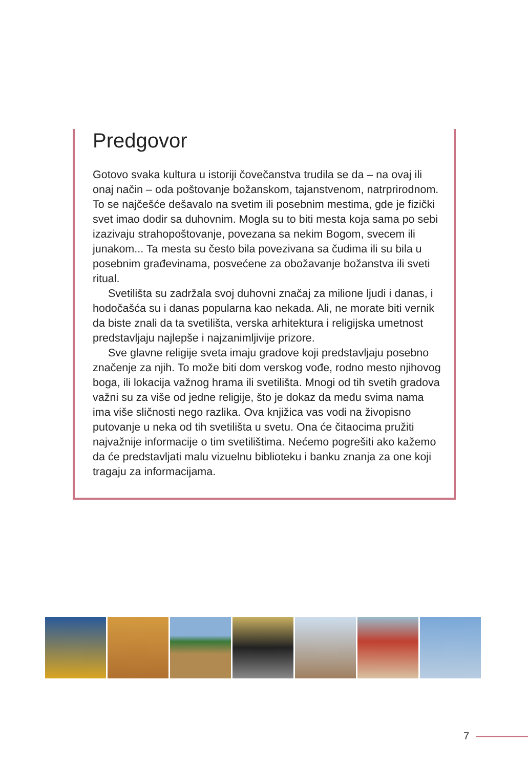Predgovor
Gotovo svaka kultura u istoriji čovečanstva trudila se da – na ovaj ili onaj način – oda poštovanje božanskom, tajanstvenom, natrprirodnom. To se najčešće dešavalo na svetim ili posebnim mestima, gde je fizički svet imao dodir sa duhovnim. Mogla su to biti mesta koja sama po sebi izazivaju strahopoštovanje, povezana sa nekim Bogom, svecem ili junakom... Ta mesta su često bila povezivana sa čudima ili su bila u posebnim građevinama, posvećene za obožavanje božanstva ili sveti ritual.
Svetilišta su zadržala svoj duhovni značaj za milione ljudi i danas, i hodočašća su i danas popularna kao nekada. Ali, ne morate biti vernik da biste znali da ta svetilišta, verska arhitektura i religijska umetnost predstavljaju najlepše i najzanimljivije prizore.
Sve glavne religije sveta imaju gradove koji predstavljaju posebno značenje za njih. To može biti dom verskog vođe, rodno mesto njihovog boga, ili lokacija važnog hrama ili svetilišta. Mnogi od tih svetih gradova važni su za više od jedne religije, što je dokaz da među svima nama ima više sličnosti nego razlika. Ova knjižica vas vodi na živopisno putovanje u neka od tih svetilišta u svetu. Ona će čitaocima pružiti najvažnije informacije o tim svetilištima. Nećemo pogrešiti ako kažemo da će predstavljati malu vizuelnu biblioteku i banku znanja za one koji tragaju za informacijama.
7